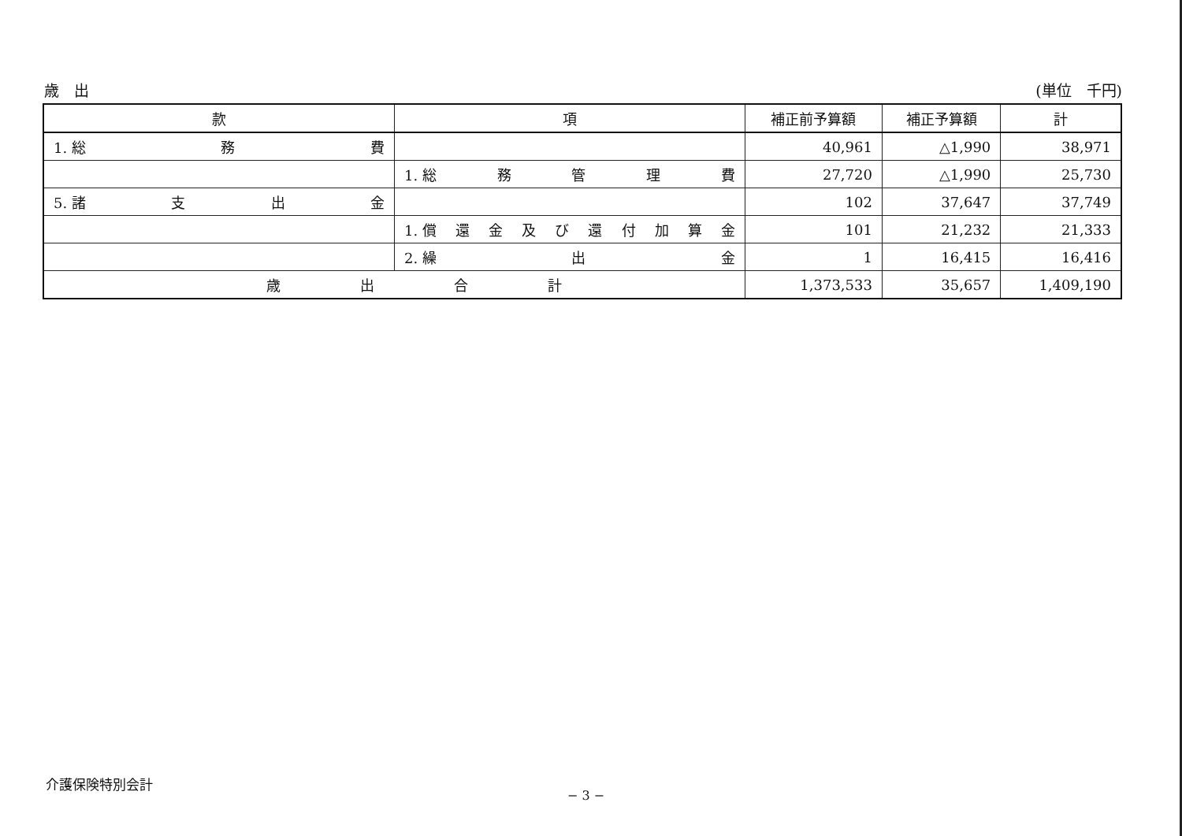歳　出 (単位　千円)
| 款 | 項 | 補正前予算額 | 補正予算額 | 計 |
| --- | --- | --- | --- | --- |
| 1. 総 務 費 | | 40,961 | △1,990 | 38,971 |
| | 1. 総 務 管 理 費 | 27,720 | △1,990 | 25,730 |
| 5. 諸 支 出 金 | | 102 | 37,647 | 37,749 |
| | 1. 償 還 金 及 び 還 付 加 算 金 | 101 | 21,232 | 21,333 |
| | 2. 繰 出 金 | 1 | 16,415 | 16,416 |
| 歳 出 合 計 | | 1,373,533 | 35,657 | 1,409,190 |
介護保険特別会計
− 3 −